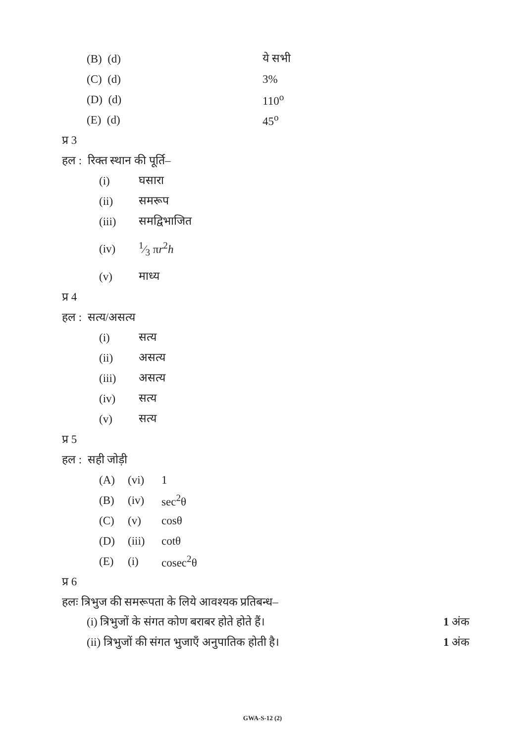| (B) (d) | ये सभी |
| (C) (d) | 3% |
| (D) (d) | 110<sup>o</sup> |
| (E) (d) | 45<sup>o</sup> |
प्र 3
हल : रिक्त स्थान की पूर्ति–
| (i) | घसारा |
| (ii) | समरूप |
| (iii) | समद्विभाजित |
| (iv) | 1⁄3 π r<sup>2</sup> h |
| (v) | माध्य |
प्र 4
हल : सत्य/असत्य
| (i) | सत्य |
| (ii) | असत्य |
| (iii) | असत्य |
| (iv) | सत्य |
| (v) | सत्य |
प्र 5
हल : सही जोड़ी
| (A) | (vi) | 1 |
| (B) | (iv) | sec<sup>2</sup>θ |
| (C) | (v) | cosθ |
| (D) | (iii) | cotθ |
| (E) | (i) | cosec<sup>2</sup>θ |
प्र 6
हलः त्रिभुज की समरूपता के लिये आवश्यक प्रतिबन्ध–
| (i) त्रिभुजों के संगत कोण बराबर होते होते हैं। | 1 अंक |
| (ii) त्रिभुजों की संगत भुजाएँ अनुपातिक होती है। | 1 अंक |
GWA-S-12 (2)